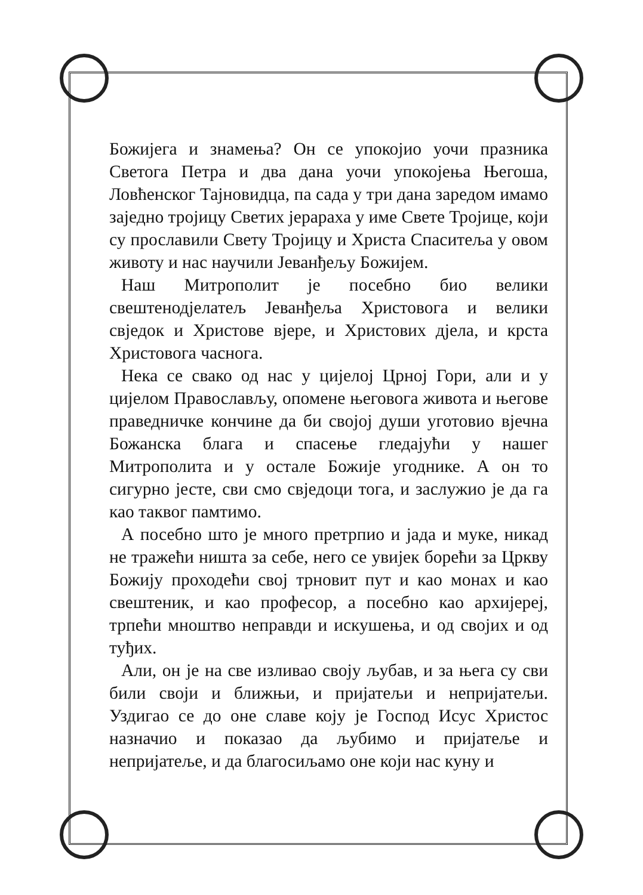Божијега и знамења? Он се упокојио уочи празника Светога Петра и два дана уочи упокојења Његоша, Ловћенског Тајновидца, па сада у три дана заредом имамо заједно тројицу Светих јерараха у име Свете Тројице, који су прославили Свету Тројицу и Христа Спаситеља у овом животу и нас научили Јеванђељу Божијем.
Наш Митрополит је посебно био велики свештенодјелатељ Јеванђеља Христовога и велики свједок и Христове вјере, и Христових дјела, и крста Христовога часнога.
Нека се свако од нас у цијелој Црној Гори, али и у цијелом Православљу, опомене његовога живота и његове праведничке кончине да би својој души уготовио вјечна Божанска блага и спасење гледајући у нашег Митрополита и у остале Божије угоднике. А он то сигурно јесте, сви смо свједоци тога, и заслужио је да га као таквог памтимо.
А посебно што је много претрпио и јада и муке, никад не тражећи ништа за себе, него се увијек борећи за Цркву Божију проходећи свој трновит пут и као монах и као свештеник, и као професор, а посебно као архијереј, трпећи мноштво неправди и искушења, и од својих и од туђих.
Али, он је на све изливао своју љубав, и за њега су сви били своји и ближњи, и пријатељи и непријатељи. Уздигао се до оне славе коју је Господ Исус Христос назначио и показао да љубимо и пријатеље и непријатеље, и да благосиљамо оне који нас куну и